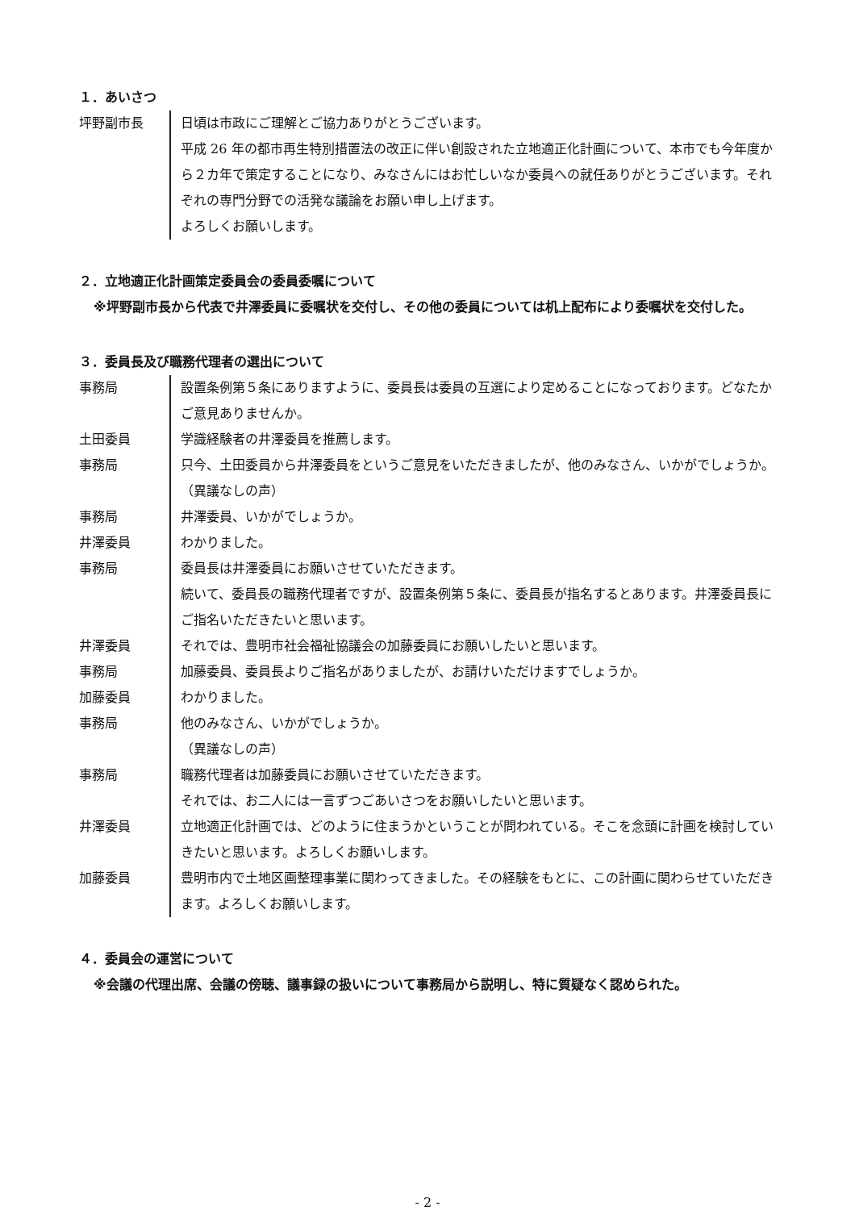１．あいさつ
| 坪野副市長 | 日頃は市政にご理解とご協力ありがとうございます。 平成 26 年の都市再生特別措置法の改正に伴い創設された立地適正化計画について、本市でも今年度から２カ年で策定することになり、みなさんにはお忙しいなか委員への就任ありがとうございます。それぞれの専門分野での活発な議論をお願い申し上げます。 よろしくお願いします。 |
２．立地適正化計画策定委員会の委員委嘱について
※坪野副市長から代表で井澤委員に委嘱状を交付し、その他の委員については机上配布により委嘱状を交付した。
３．委員長及び職務代理者の選出について
| 事務局 | 設置条例第５条にありますように、委員長は委員の互選により定めることになっております。どなたかご意見ありませんか。 |
| 土田委員 | 学識経験者の井澤委員を推薦します。 |
| 事務局 | 只今、土田委員から井澤委員をというご意見をいただきましたが、他のみなさん、いかがでしょうか。 （異議なしの声） |
| 事務局 | 井澤委員、いかがでしょうか。 |
| 井澤委員 | わかりました。 |
| 事務局 | 委員長は井澤委員にお願いさせていただきます。 続いて、委員長の職務代理者ですが、設置条例第５条に、委員長が指名するとあります。井澤委員長にご指名いただきたいと思います。 |
| 井澤委員 | それでは、豊明市社会福祉協議会の加藤委員にお願いしたいと思います。 |
| 事務局 | 加藤委員、委員長よりご指名がありましたが、お請けいただけますでしょうか。 |
| 加藤委員 | わかりました。 |
| 事務局 | 他のみなさん、いかがでしょうか。 （異議なしの声） |
| 事務局 | 職務代理者は加藤委員にお願いさせていただきます。 それでは、お二人には一言ずつごあいさつをお願いしたいと思います。 |
| 井澤委員 | 立地適正化計画では、どのように住まうかということが問われている。そこを念頭に計画を検討していきたいと思います。よろしくお願いします。 |
| 加藤委員 | 豊明市内で土地区画整理事業に関わってきました。その経験をもとに、この計画に関わらせていただきます。よろしくお願いします。 |
４．委員会の運営について
※会議の代理出席、会議の傍聴、議事録の扱いについて事務局から説明し、特に質疑なく認められた。
- 2 -